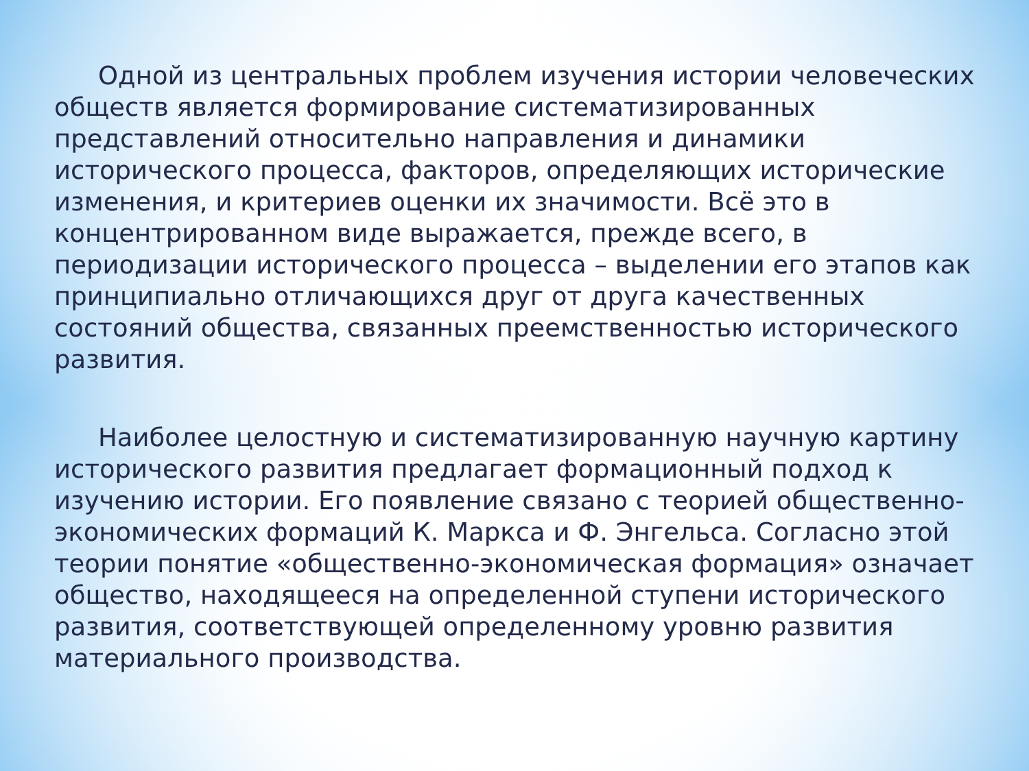Одной из центральных проблем изучения истории человеческих обществ является формирование систематизированных представлений относительно направления и динамики исторического процесса, факторов, определяющих исторические изменения, и критериев оценки их значимости. Всё это в концентрированном виде выражается, прежде всего, в периодизации исторического процесса – выделении его этапов как принципиально отличающихся друг от друга качественных состояний общества, связанных преемственностью исторического развития.
Наиболее целостную и систематизированную научную картину исторического развития предлагает формационный подход к изучению истории. Его появление связано с теорией общественно-экономических формаций К. Маркса и Ф. Энгельса. Согласно этой теории понятие «общественно-экономическая формация» означает общество, находящееся на определенной ступени исторического развития, соответствующей определенному уровню развития материального производства.